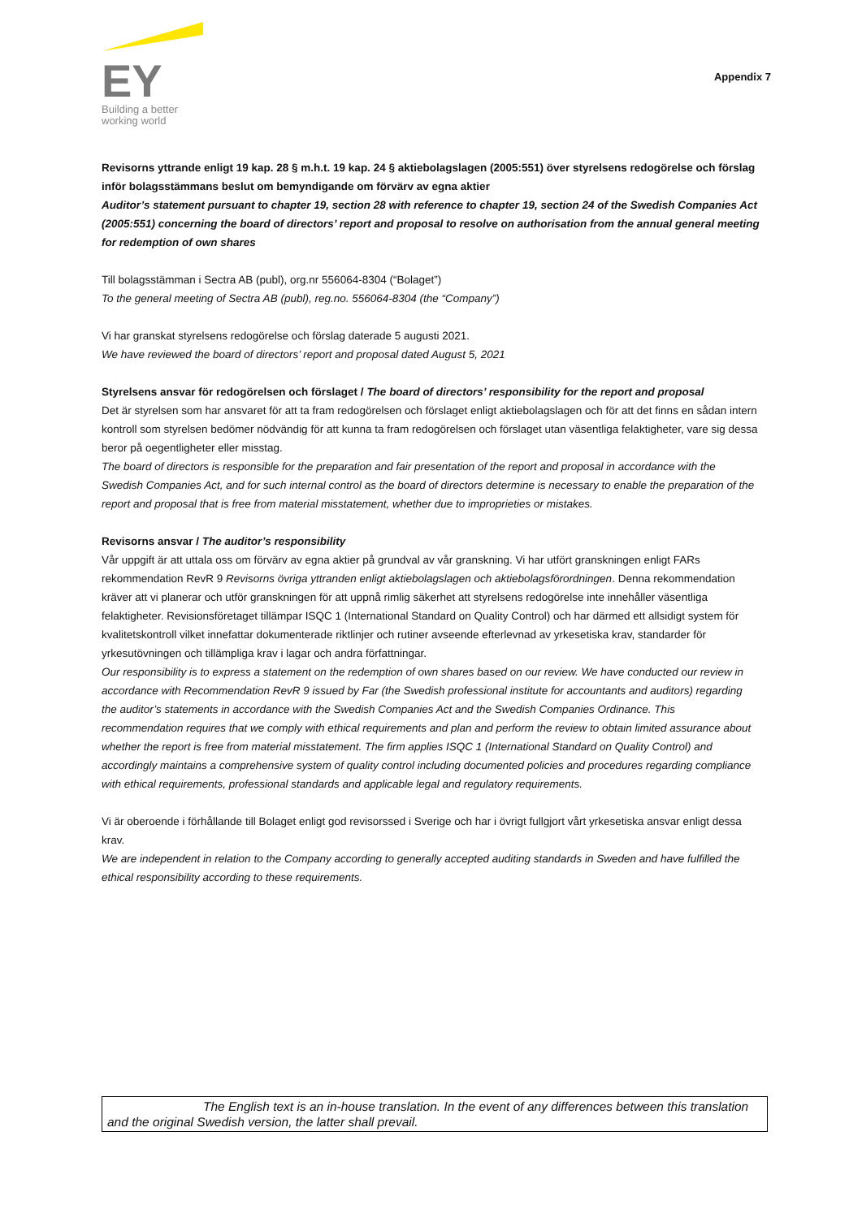EY
Building a better
working world
Appendix 7
Revisorns yttrande enligt 19 kap. 28 § m.h.t. 19 kap. 24 § aktiebolagslagen (2005:551) över styrelsens redogörelse och förslag inför bolagsstämmans beslut om bemyndigande om förvärv av egna aktier
Auditor’s statement pursuant to chapter 19, section 28 with reference to chapter 19, section 24 of the Swedish Companies Act (2005:551) concerning the board of directors’ report and proposal to resolve on authorisation from the annual general meeting for redemption of own shares
Till bolagsstämman i Sectra AB (publ), org.nr 556064-8304 (“Bolaget”)
To the general meeting of Sectra AB (publ), reg.no. 556064-8304 (the “Company”)
Vi har granskat styrelsens redogörelse och förslag daterade 5 augusti 2021.
We have reviewed the board of directors’ report and proposal dated August 5, 2021
Styrelsens ansvar för redogörelsen och förslaget / The board of directors’ responsibility for the report and proposal
Det är styrelsen som har ansvaret för att ta fram redogörelsen och förslaget enligt aktiebolagslagen och för att det finns en sådan intern kontroll som styrelsen bedömer nödvändig för att kunna ta fram redogörelsen och förslaget utan väsentliga felaktigheter, vare sig dessa beror på oegentligheter eller misstag.
The board of directors is responsible for the preparation and fair presentation of the report and proposal in accordance with the Swedish Companies Act, and for such internal control as the board of directors determine is necessary to enable the preparation of the report and proposal that is free from material misstatement, whether due to improprieties or mistakes.
Revisorns ansvar / The auditor’s responsibility
Vår uppgift är att uttala oss om förvärv av egna aktier på grundval av vår granskning. Vi har utfört granskningen enligt FARs rekommendation RevR 9 Revisorns övriga yttranden enligt aktiebolagslagen och aktiebolagsförordningen. Denna rekommendation kräver att vi planerar och utför granskningen för att uppnå rimlig säkerhet att styrelsens redogörelse inte innehåller väsentliga felaktigheter. Revisionsföretaget tillämpar ISQC 1 (International Standard on Quality Control) och har därmed ett allsidigt system för kvalitetskontroll vilket innefattar dokumenterade riktlinjer och rutiner avseende efterlevnad av yrkesetiska krav, standarder för yrkesutövningen och tillämpliga krav i lagar och andra författningar.
Our responsibility is to express a statement on the redemption of own shares based on our review. We have conducted our review in accordance with Recommendation RevR 9 issued by Far (the Swedish professional institute for accountants and auditors) regarding the auditor’s statements in accordance with the Swedish Companies Act and the Swedish Companies Ordinance. This recommendation requires that we comply with ethical requirements and plan and perform the review to obtain limited assurance about whether the report is free from material misstatement. The firm applies ISQC 1 (International Standard on Quality Control) and accordingly maintains a comprehensive system of quality control including documented policies and procedures regarding compliance with ethical requirements, professional standards and applicable legal and regulatory requirements.
Vi är oberoende i förhållande till Bolaget enligt god revisorssed i Sverige och har i övrigt fullgjort vårt yrkesetiska ansvar enligt dessa krav.
We are independent in relation to the Company according to generally accepted auditing standards in Sweden and have fulfilled the ethical responsibility according to these requirements.
The English text is an in-house translation. In the event of any differences between this translation and the original Swedish version, the latter shall prevail.